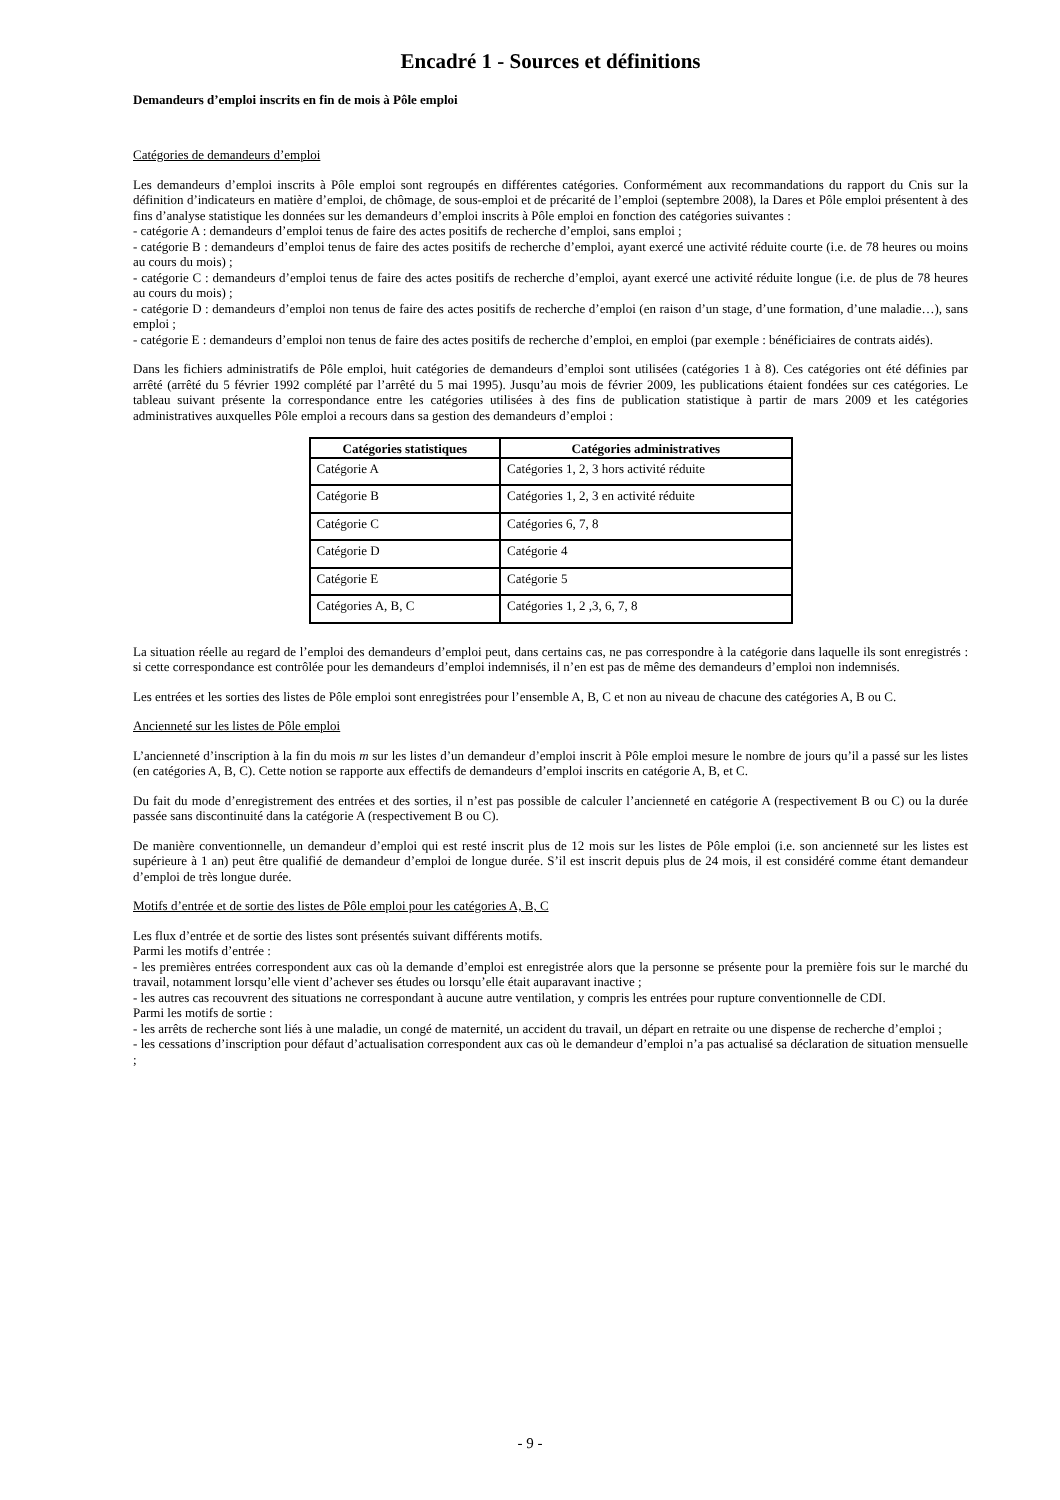Encadré 1 - Sources et définitions
Demandeurs d’emploi inscrits en fin de mois à Pôle emploi
Catégories de demandeurs d’emploi
Les demandeurs d’emploi inscrits à Pôle emploi sont regroupés en différentes catégories. Conformément aux recommandations du rapport du Cnis sur la définition d’indicateurs en matière d’emploi, de chômage, de sous-emploi et de précarité de l’emploi (septembre 2008), la Dares et Pôle emploi présentent à des fins d’analyse statistique les données sur les demandeurs d’emploi inscrits à Pôle emploi en fonction des catégories suivantes :
- catégorie A : demandeurs d’emploi tenus de faire des actes positifs de recherche d’emploi, sans emploi ;
- catégorie B : demandeurs d’emploi tenus de faire des actes positifs de recherche d’emploi, ayant exercé une activité réduite courte (i.e. de 78 heures ou moins au cours du mois) ;
- catégorie C : demandeurs d’emploi tenus de faire des actes positifs de recherche d’emploi, ayant exercé une activité réduite longue (i.e. de plus de 78 heures au cours du mois) ;
- catégorie D : demandeurs d’emploi non tenus de faire des actes positifs de recherche d’emploi (en raison d’un stage, d’une formation, d’une maladie…), sans emploi ;
- catégorie E : demandeurs d’emploi non tenus de faire des actes positifs de recherche d’emploi, en emploi (par exemple : bénéficiaires de contrats aidés).
Dans les fichiers administratifs de Pôle emploi, huit catégories de demandeurs d’emploi sont utilisées (catégories 1 à 8). Ces catégories ont été définies par arrêté (arrêté du 5 février 1992 complété par l’arrêté du 5 mai 1995). Jusqu’au mois de février 2009, les publications étaient fondées sur ces catégories. Le tableau suivant présente la correspondance entre les catégories utilisées à des fins de publication statistique à partir de mars 2009 et les catégories administratives auxquelles Pôle emploi a recours dans sa gestion des demandeurs d’emploi :
| Catégories statistiques | Catégories administratives |
| --- | --- |
| Catégorie A | Catégories 1, 2, 3 hors activité réduite |
| Catégorie B | Catégories 1, 2, 3 en activité réduite |
| Catégorie C | Catégories 6, 7, 8 |
| Catégorie D | Catégorie 4 |
| Catégorie E | Catégorie 5 |
| Catégories A, B, C | Catégories 1, 2 ,3, 6, 7, 8 |
La situation réelle au regard de l’emploi des demandeurs d’emploi peut, dans certains cas, ne pas correspondre à la catégorie dans laquelle ils sont enregistrés : si cette correspondance est contrôlée pour les demandeurs d’emploi indemnisés, il n’en est pas de même des demandeurs d’emploi non indemnisés.
Les entrées et les sorties des listes de Pôle emploi sont enregistrées pour l’ensemble A, B, C et non au niveau de chacune des catégories A, B ou C.
Ancienneté sur les listes de Pôle emploi
L’ancienneté d’inscription à la fin du mois m sur les listes d’un demandeur d’emploi inscrit à Pôle emploi mesure le nombre de jours qu’il a passé sur les listes (en catégories A, B, C). Cette notion se rapporte aux effectifs de demandeurs d’emploi inscrits en catégorie A, B, et C.
Du fait du mode d’enregistrement des entrées et des sorties, il n’est pas possible de calculer l’ancienneté en catégorie A (respectivement B ou C) ou la durée passée sans discontinuité dans la catégorie A (respectivement B ou C).
De manière conventionnelle, un demandeur d’emploi qui est resté inscrit plus de 12 mois sur les listes de Pôle emploi (i.e. son ancienneté sur les listes est supérieure à 1 an) peut être qualifié de demandeur d’emploi de longue durée. S’il est inscrit depuis plus de 24 mois, il est considéré comme étant demandeur d’emploi de très longue durée.
Motifs d’entrée et de sortie des listes de Pôle emploi pour les catégories A, B, C
Les flux d’entrée et de sortie des listes sont présentés suivant différents motifs.
Parmi les motifs d’entrée :
- les premières entrées correspondent aux cas où la demande d’emploi est enregistrée alors que la personne se présente pour la première fois sur le marché du travail, notamment lorsqu’elle vient d’achever ses études ou lorsqu’elle était auparavant inactive ;
- les autres cas recouvrent des situations ne correspondant à aucune autre ventilation, y compris les entrées pour rupture conventionnelle de CDI.
Parmi les motifs de sortie :
- les arrêts de recherche sont liés à une maladie, un congé de maternité, un accident du travail, un départ en retraite ou une dispense de recherche d’emploi ;
- les cessations d’inscription pour défaut d’actualisation correspondent aux cas où le demandeur d’emploi n’a pas actualisé sa déclaration de situation mensuelle ;
- 9 -